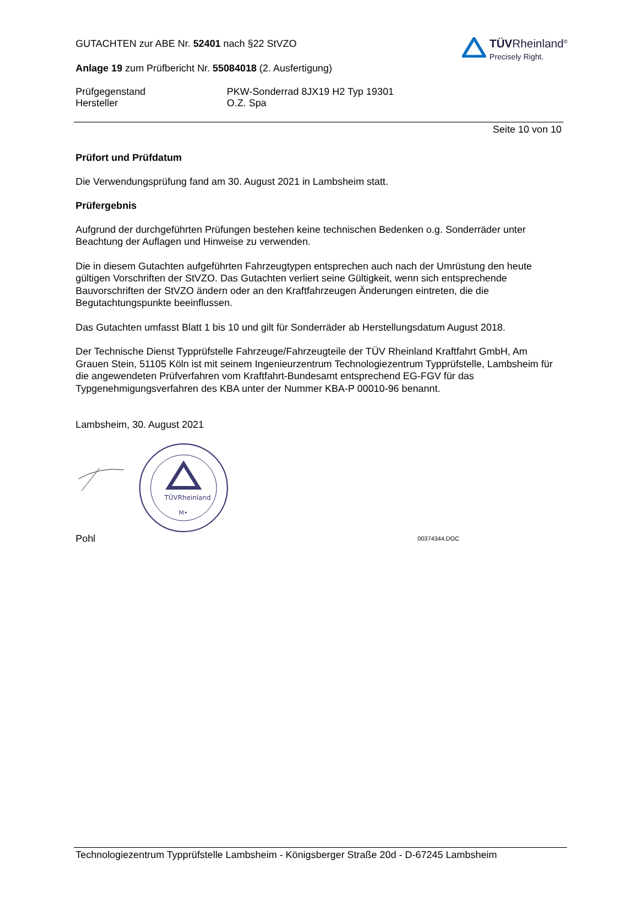GUTACHTEN zur ABE Nr. 52401 nach §22 StVZO
Anlage 19 zum Prüfbericht Nr. 55084018 (2. Ausfertigung)
TÜVRheinland<sup>®</sup>
Precisely Right.
Prüfgegenstand
Hersteller
PKW-Sonderrad 8JX19 H2 Typ 19301
O.Z. Spa
Seite 10 von 10
Prüfort und Prüfdatum
Die Verwendungsprüfung fand am 30. August 2021 in Lambsheim statt.
Prüfergebnis
Aufgrund der durchgeführten Prüfungen bestehen keine technischen Bedenken o.g. Sonderräder unter Beachtung der Auflagen und Hinweise zu verwenden.
Die in diesem Gutachten aufgeführten Fahrzeugtypen entsprechen auch nach der Umrüstung den heute gültigen Vorschriften der StVZO. Das Gutachten verliert seine Gültigkeit, wenn sich entsprechende Bauvorschriften der StVZO ändern oder an den Kraftfahrzeugen Änderungen eintreten, die die Begutachtungspunkte beeinflussen.
Das Gutachten umfasst Blatt 1 bis 10 und gilt für Sonderräder ab Herstellungsdatum August 2018.
Der Technische Dienst Typprüfstelle Fahrzeuge/Fahrzeugteile der TÜV Rheinland Kraftfahrt GmbH, Am Grauen Stein, 51105 Köln ist mit seinem Ingenieurzentrum Technologiezentrum Typprüfstelle, Lambsheim für die angewendeten Prüfverfahren vom Kraftfahrt-Bundesamt entsprechend EG-FGV für das Typgenehmigungsverfahren des KBA unter der Nummer KBA-P 00010-96 benannt.
Lambsheim, 30. August 2021
TÜVRheinland
M•
Pohl
00374344.DOC
Technologiezentrum Typprüfstelle Lambsheim - Königsberger Straße 20d - D-67245 Lambsheim